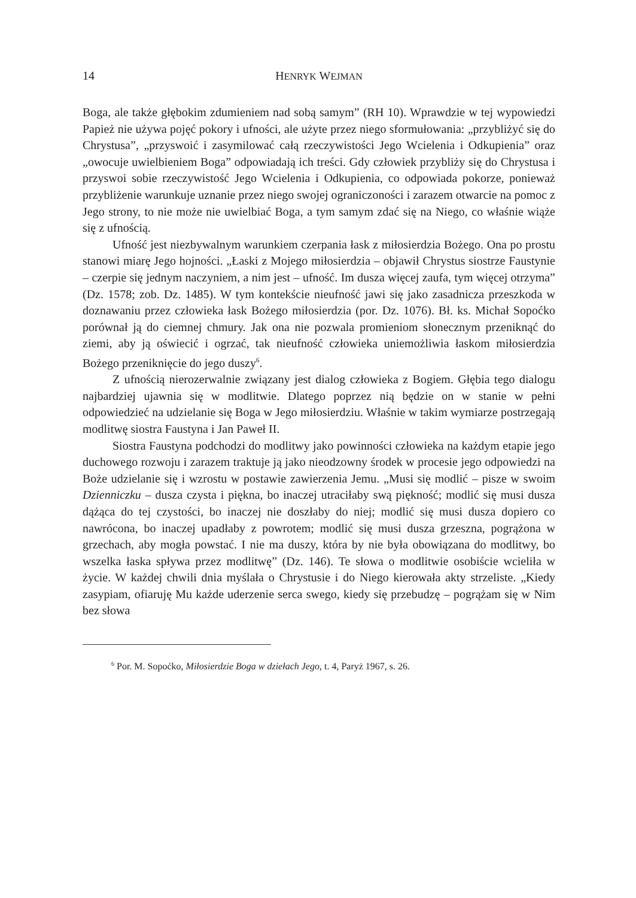14 HENRYK WEJMAN
Boga, ale także głębokim zdumieniem nad sobą samym” (RH 10). Wprawdzie w tej wypowiedzi Papież nie używa pojęć pokory i ufności, ale użyte przez niego sformułowania: „przybliżyć się do Chrystusa”, „przyswoić i zasymilować całą rzeczywistości Jego Wcielenia i Odkupienia” oraz „owocuje uwielbieniem Boga” odpowiadają ich treści. Gdy człowiek przybliży się do Chrystusa i przyswoi sobie rzeczywistość Jego Wcielenia i Odkupienia, co odpowiada pokorze, ponieważ przybliżenie warunkuje uznanie przez niego swojej ograniczoności i zarazem otwarcie na pomoc z Jego strony, to nie może nie uwielbiać Boga, a tym samym zdać się na Niego, co właśnie wiąże się z ufnością.
Ufność jest niezbywalnym warunkiem czerpania łask z miłosierdzia Bożego. Ona po prostu stanowi miarę Jego hojności. „Łaski z Mojego miłosierdzia – objawił Chrystus siostrze Faustynie – czerpie się jednym naczyniem, a nim jest – ufność. Im dusza więcej zaufa, tym więcej otrzyma” (Dz. 1578; zob. Dz. 1485). W tym kontekście nieufność jawi się jako zasadnicza przeszkoda w doznawaniu przez człowieka łask Bożego miłosierdzia (por. Dz. 1076). Bł. ks. Michał Sopoćko porównał ją do ciemnej chmury. Jak ona nie pozwala promieniom słonecznym przeniknąć do ziemi, aby ją oświecić i ogrzać, tak nieufność człowieka uniemożliwia łaskom miłosierdzia Bożego przeniknięcie do jego duszy<sup>6</sup>.
Z ufnością nierozerwalnie związany jest dialog człowieka z Bogiem. Głębia tego dialogu najbardziej ujawnia się w modlitwie. Dlatego poprzez nią będzie on w stanie w pełni odpowiedzieć na udzielanie się Boga w Jego miłosierdziu. Właśnie w takim wymiarze postrzegają modlitwę siostra Faustyna i Jan Paweł II.
Siostra Faustyna podchodzi do modlitwy jako powinności człowieka na każdym etapie jego duchowego rozwoju i zarazem traktuje ją jako nieodzowny środek w procesie jego odpowiedzi na Boże udzielanie się i wzrostu w postawie zawierzenia Jemu. „Musi się modlić – pisze w swoim Dzienniczku – dusza czysta i piękna, bo inaczej utraciłaby swą piękność; modlić się musi dusza dążąca do tej czystości, bo inaczej nie doszłaby do niej; modlić się musi dusza dopiero co nawrócona, bo inaczej upadłaby z powrotem; modlić się musi dusza grzeszna, pogrążona w grzechach, aby mogła powstać. I nie ma duszy, która by nie była obowiązana do modlitwy, bo wszelka łaska spływa przez modlitwę” (Dz. 146). Te słowa o modlitwie osobiście wcieliła w życie. W każdej chwili dnia myślała o Chrystusie i do Niego kierowała akty strzeliste. „Kiedy zasypiam, ofiaruję Mu każde uderzenie serca swego, kiedy się przebudzę – pogrążam się w Nim bez słowa
<sup>6</sup> Por. M. Sopoćko, Miłosierdzie Boga w dziełach Jego, t. 4, Paryż 1967, s. 26.